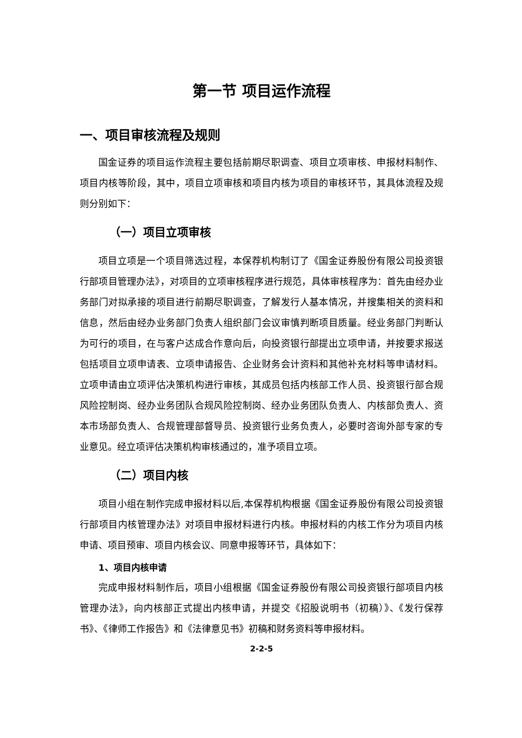第一节 项目运作流程
一、项目审核流程及规则
国金证券的项目运作流程主要包括前期尽职调查、项目立项审核、申报材料制作、项目内核等阶段，其中，项目立项审核和项目内核为项目的审核环节，其具体流程及规则分别如下：
（一）项目立项审核
项目立项是一个项目筛选过程，本保荐机构制订了《国金证券股份有限公司投资银行部项目管理办法》，对项目的立项审核程序进行规范，具体审核程序为：首先由经办业务部门对拟承接的项目进行前期尽职调查，了解发行人基本情况，并搜集相关的资料和信息，然后由经办业务部门负责人组织部门会议审慎判断项目质量。经业务部门判断认为可行的项目，在与客户达成合作意向后，向投资银行部提出立项申请，并按要求报送包括项目立项申请表、立项申请报告、企业财务会计资料和其他补充材料等申请材料。立项申请由立项评估决策机构进行审核，其成员包括内核部工作人员、投资银行部合规风险控制岗、经办业务团队合规风险控制岗、经办业务团队负责人、内核部负责人、资本市场部负责人、合规管理部督导员、投资银行业务负责人，必要时咨询外部专家的专业意见。经立项评估决策机构审核通过的，准予项目立项。
（二）项目内核
项目小组在制作完成申报材料以后,本保荐机构根据《国金证券股份有限公司投资银行部项目内核管理办法》对项目申报材料进行内核。申报材料的内核工作分为项目内核申请、项目预审、项目内核会议、同意申报等环节，具体如下：
1、项目内核申请
完成申报材料制作后，项目小组根据《国金证券股份有限公司投资银行部项目内核管理办法》，向内核部正式提出内核申请，并提交《招股说明书（初稿）》、《发行保荐书》、《律师工作报告》和《法律意见书》初稿和财务资料等申报材料。
2-2-5